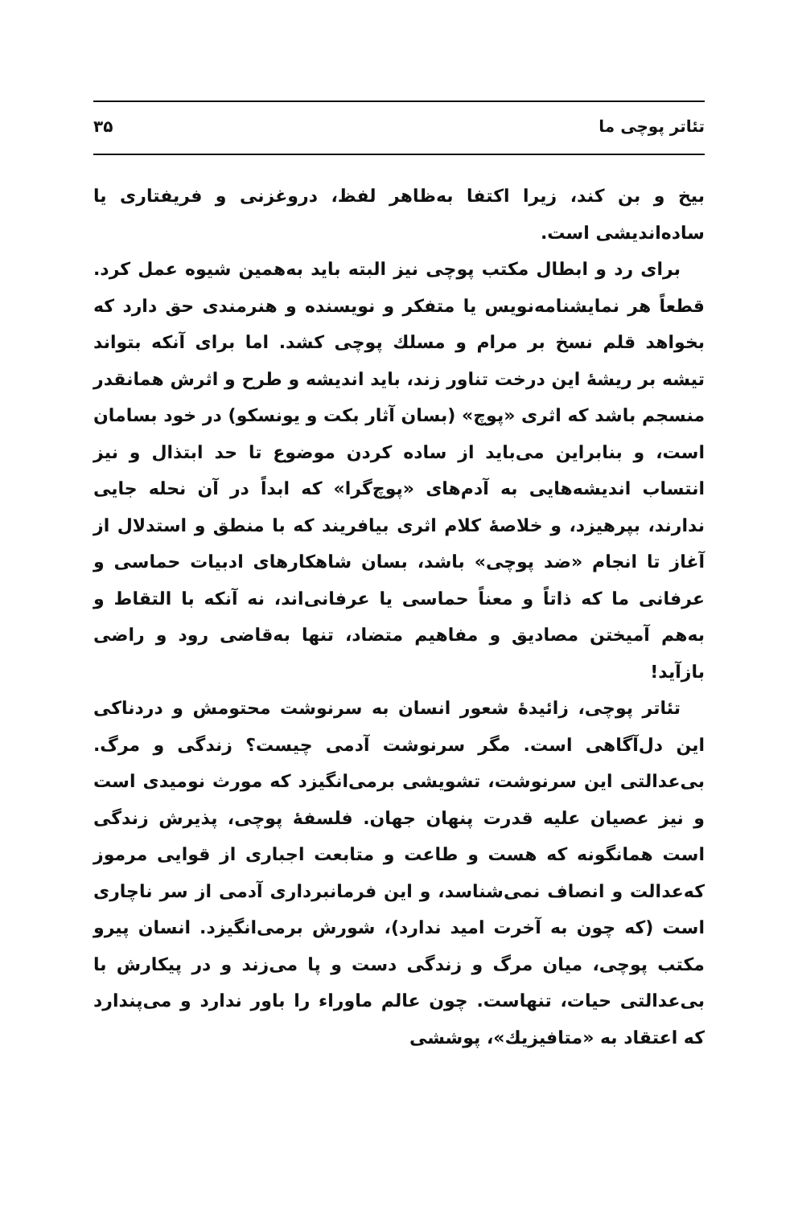تئاتر پوچی ما ۳۵
بیخ و بن کند، زیرا اکتفا به‌ظاهر لفظ، دروغزنی و فریفتاری یا ساده‌اندیشی است.
برای رد و ابطال مکتب پوچی نیز البته باید به‌همین شیوه عمل کرد. قطعاً هر نمایشنامه‌نویس یا متفکر و نویسنده و هنرمندی حق دارد که بخواهد قلم نسخ بر مرام و مسلك پوچی کشد. اما برای آنکه بتواند تیشه بر ریشهٔ این درخت تناور زند، باید اندیشه و طرح و اثرش همانقدر منسجم باشد که اثری «پوچ» (بسان آثار بکت و یونسکو) در خود بسامان است، و بنابراین می‌باید از ساده کردن موضوع تا حد ابتذال و نیز انتساب اندیشه‌هایی به آدم‌های «پوچ‌گرا» که ابداً در آن نحله جایی ندارند، بپرهیزد، و خلاصهٔ کلام اثری بیافریند که با منطق و استدلال از آغاز تا انجام «ضد پوچی» باشد، بسان شاهکارهای ادبیات حماسی و عرفانی ما که ذاتاً و معناً حماسی یا عرفانی‌اند، نه آنکه با التقاط و به‌هم آمیختن مصادیق و مفاهیم متضاد، تنها به‌قاضی رود و راضی بازآید!
تئاتر پوچی، زائیدهٔ شعور انسان به سرنوشت محتومش و دردناکی این دل‌آگاهی است. مگر سرنوشت آدمی چیست؟ زندگی و مرگ. بی‌عدالتی این سرنوشت، تشویشی برمی‌انگیزد که مورث نومیدی است و نیز عصیان علیه قدرت پنهان جهان. فلسفهٔ پوچی، پذیرش زندگی است همانگونه که هست و طاعت و متابعت اجباری از قوایی مرموز که‌عدالت و انصاف نمی‌شناسد، و این فرمانبرداری آدمی از سر ناچاری است (که چون به آخرت امید ندارد)، شورش برمی‌انگیزد. انسان پیرو مکتب پوچی، میان مرگ و زندگی دست و پا می‌زند و در پیکارش با بی‌عدالتی حیات، تنهاست. چون عالم ماوراء را باور ندارد و می‌پندارد که اعتقاد به «متافیزیك»، پوششی